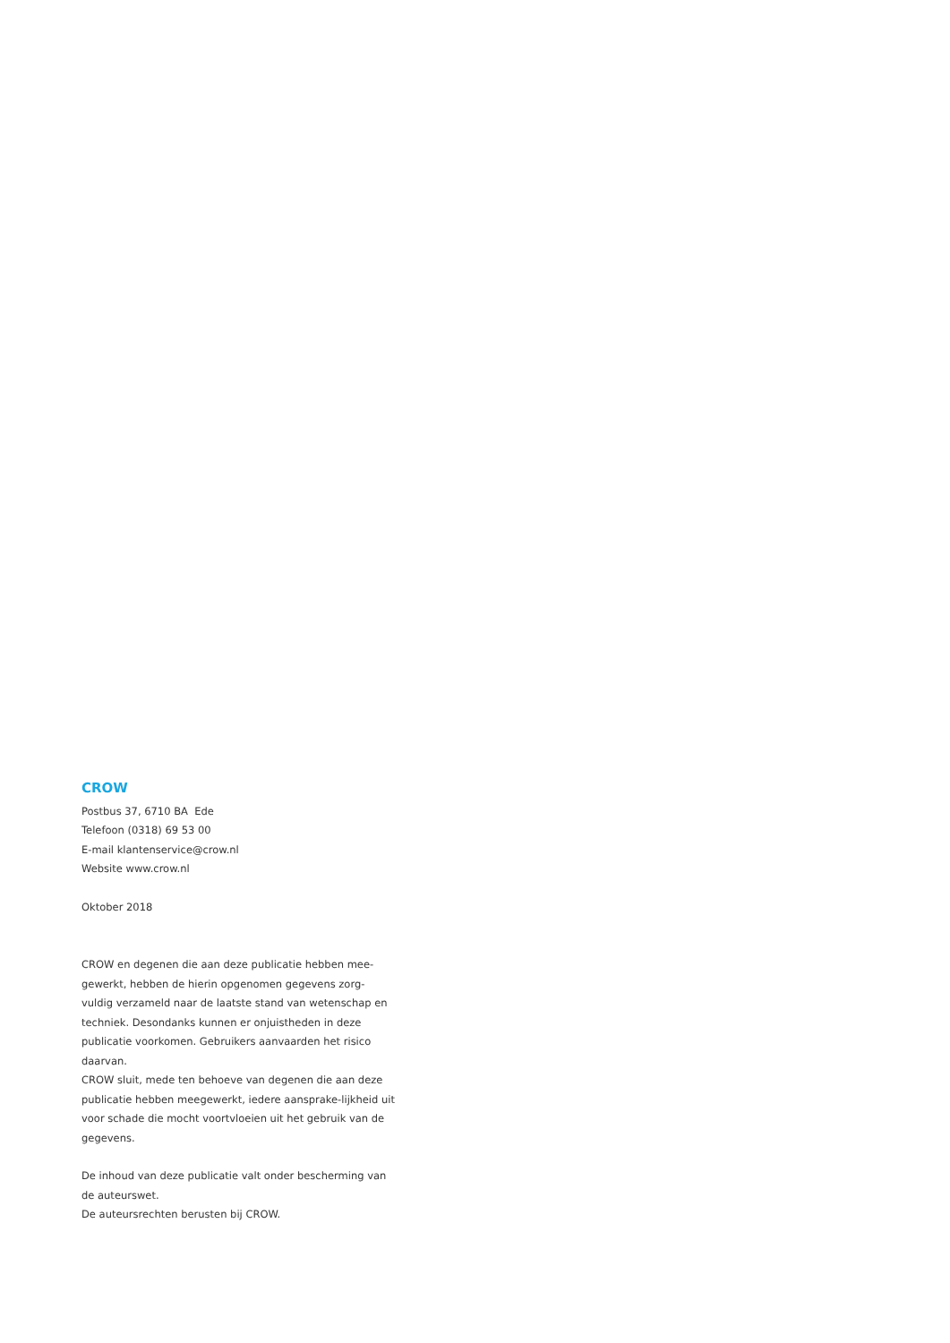CROW
Postbus 37, 6710 BA Ede
Telefoon (0318) 69 53 00
E-mail klantenservice@crow.nl
Website www.crow.nl
Oktober 2018
CROW en degenen die aan deze publicatie hebben mee-gewerkt, hebben de hierin opgenomen gegevens zorg-vuldig verzameld naar de laatste stand van wetenschap en techniek. Desondanks kunnen er onjuistheden in deze publicatie voorkomen. Gebruikers aanvaarden het risico daarvan.
CROW sluit, mede ten behoeve van degenen die aan deze publicatie hebben meegewerkt, iedere aansprake-lijkheid uit voor schade die mocht voortvloeien uit het gebruik van de gegevens.
De inhoud van deze publicatie valt onder bescherming van de auteurswet.
De auteursrechten berusten bij CROW.